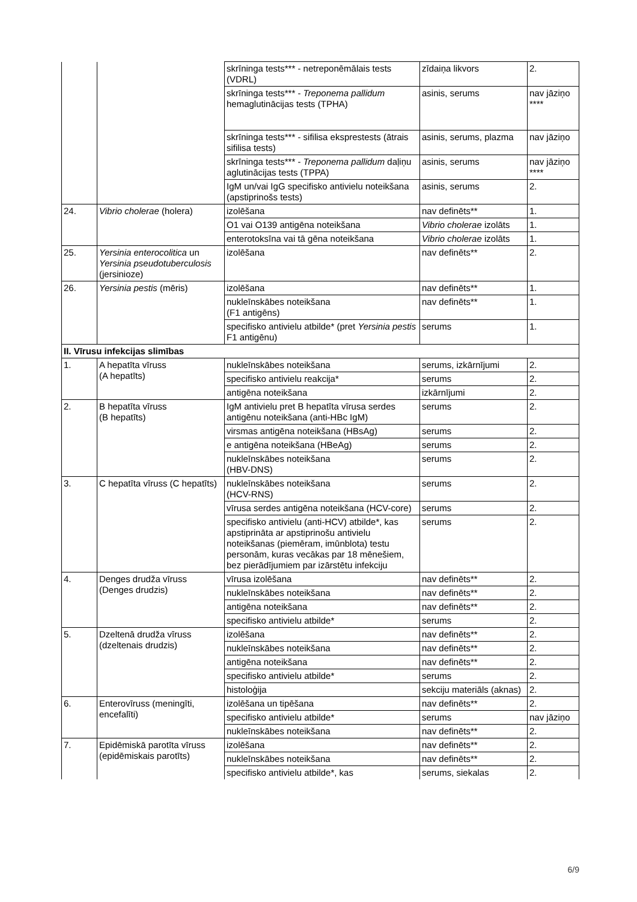| | | skrīninga tests*** - netreponēmālais tests (VDRL) | zīdaiņa likvors | 2. |
| | | skrīninga tests*** - Treponema pallidum hemaglutinācijas tests (TPHA) | asinis, serums | nav jāziņo **** |
| | | skrīninga tests*** - sifilisa eksprestests (ātrais sifilisa tests) | asinis, serums, plazma | nav jāziņo |
| | | skrīninga tests*** - Treponema pallidum daļiņu aglutinācijas tests (TPPA) | asinis, serums | nav jāziņo **** |
| | | IgM un/vai IgG specifisko antivielu noteikšana (apstiprinošs tests) | asinis, serums | 2. |
| 24. | Vibrio cholerae (holera) | izolēšana | nav definēts** | 1. |
| | | O1 vai O139 antigēna noteikšana | Vibrio cholerae izolāts | 1. |
| | | enterotoksīna vai tā gēna noteikšana | Vibrio cholerae izolāts | 1. |
| 25. | Yersinia enterocolitica un Yersinia pseudotuberculosis (jersinioze) | izolēšana | nav definēts** | 2. |
| 26. | Yersinia pestis (mēris) | izolēšana | nav definēts** | 1. |
| | | nukleīnskābes noteikšana (F1 antigēns) | nav definēts** | 1. |
| | | specifisko antivielu atbilde* (pret Yersinia pestis F1 antigēnu) | serums | 1. |
| II. Vīrusu infekcijas slimības | | | | |
| 1. | A hepatīta vīruss (A hepatīts) | nukleīnskābes noteikšana | serums, izkārnījumi | 2. |
| | | specifisko antivielu reakcija* | serums | 2. |
| | | antigēna noteikšana | izkārnījumi | 2. |
| 2. | B hepatīta vīruss (B hepatīts) | IgM antivielu pret B hepatīta vīrusa serdes antigēnu noteikšana (anti-HBc IgM) | serums | 2. |
| | | virsmas antigēna noteikšana (HBsAg) | serums | 2. |
| | | e antigēna noteikšana (HBeAg) | serums | 2. |
| | | nukleīnskābes noteikšana (HBV-DNS) | serums | 2. |
| 3. | C hepatīta vīruss (C hepatīts) | nukleīnskābes noteikšana (HCV-RNS) | serums | 2. |
| | | vīrusa serdes antigēna noteikšana (HCV-core) | serums | 2. |
| | | specifisko antivielu (anti-HCV) atbilde*, kas apstiprināta ar apstiprinošu antivielu noteikšanas (piemēram, imūnblota) testu personām, kuras vecākas par 18 mēnešiem, bez pierādījumiem par izārstētu infekciju | serums | 2. |
| 4. | Denges drudža vīruss (Denges drudzis) | vīrusa izolēšana | nav definēts** | 2. |
| | | nukleīnskābes noteikšana | nav definēts** | 2. |
| | | antigēna noteikšana | nav definēts** | 2. |
| | | specifisko antivielu atbilde* | serums | 2. |
| 5. | Dzeltenā drudža vīruss (dzeltenais drudzis) | izolēšana | nav definēts** | 2. |
| | | nukleīnskābes noteikšana | nav definēts** | 2. |
| | | antigēna noteikšana | nav definēts** | 2. |
| | | specifisko antivielu atbilde* | serums | 2. |
| | | histoloģija | sekciju materiāls (aknas) | 2. |
| 6. | Enterovīruss (meningīti, encefalīti) | izolēšana un tipēšana | nav definēts** | 2. |
| | | specifisko antivielu atbilde* | serums | nav jāziņo |
| | | nukleīnskābes noteikšana | nav definēts** | 2. |
| 7. | Epidēmiskā parotīta vīruss (epidēmiskais parotīts) | izolēšana | nav definēts** | 2. |
| | | nukleīnskābes noteikšana | nav definēts** | 2. |
| | | specifisko antivielu atbilde*, kas | serums, siekalas | 2. |
6/9